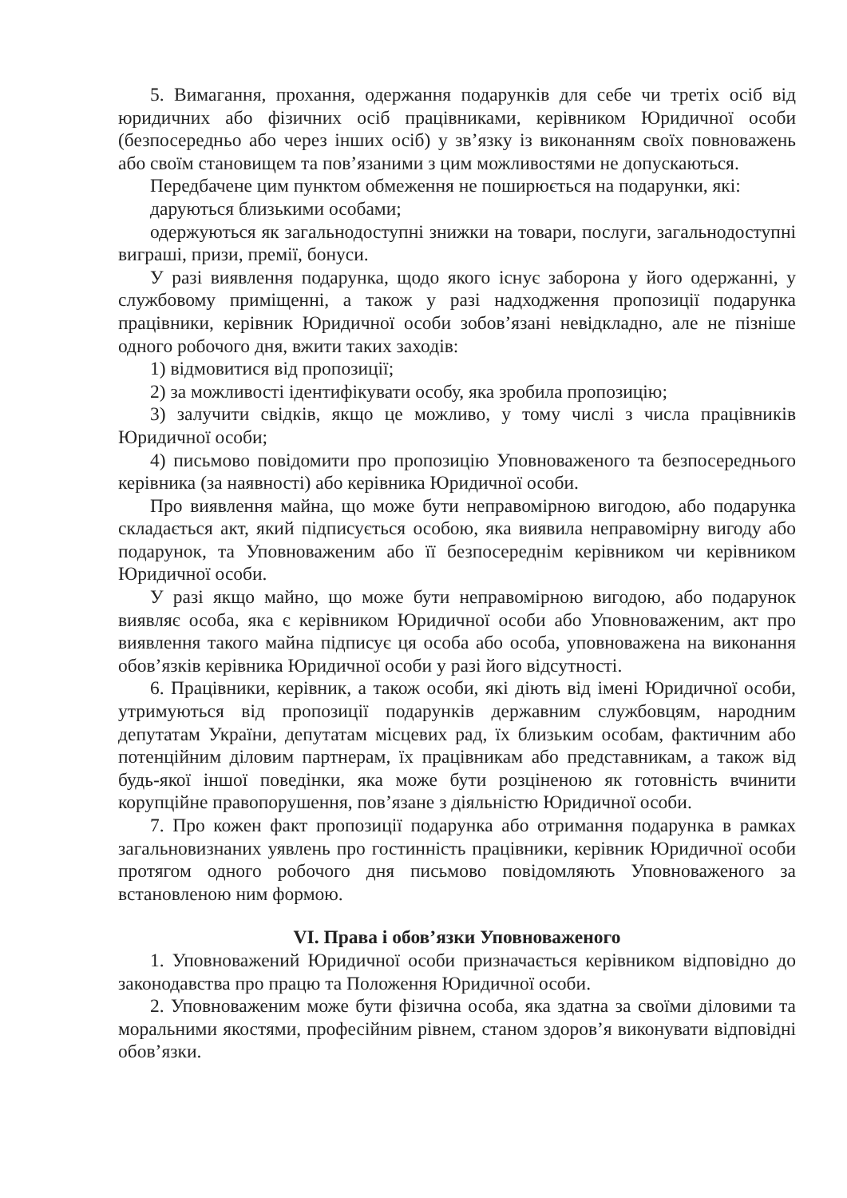5. Вимагання, прохання, одержання подарунків для себе чи третіх осіб від юридичних або фізичних осіб працівниками, керівником Юридичної особи (безпосередньо або через інших осіб) у зв’язку із виконанням своїх повноважень або своїм становищем та пов’язаними з цим можливостями не допускаються.
Передбачене цим пунктом обмеження не поширюється на подарунки, які:
даруються близькими особами;
одержуються як загальнодоступні знижки на товари, послуги, загальнодоступні виграші, призи, премії, бонуси.
У разі виявлення подарунка, щодо якого існує заборона у його одержанні, у службовому приміщенні, а також у разі надходження пропозиції подарунка працівники, керівник Юридичної особи зобов’язані невідкладно, але не пізніше одного робочого дня, вжити таких заходів:
1) відмовитися від пропозиції;
2) за можливості ідентифікувати особу, яка зробила пропозицію;
3) залучити свідків, якщо це можливо, у тому числі з числа працівників Юридичної особи;
4) письмово повідомити про пропозицію Уповноваженого та безпосереднього керівника (за наявності) або керівника Юридичної особи.
Про виявлення майна, що може бути неправомірною вигодою, або подарунка складається акт, який підписується особою, яка виявила неправомірну вигоду або подарунок, та Уповноваженим або її безпосереднім керівником чи керівником Юридичної особи.
У разі якщо майно, що може бути неправомірною вигодою, або подарунок виявляє особа, яка є керівником Юридичної особи або Уповноваженим, акт про виявлення такого майна підписує ця особа або особа, уповноважена на виконання обов’язків керівника Юридичної особи у разі його відсутності.
6. Працівники, керівник, а також особи, які діють від імені Юридичної особи, утримуються від пропозиції подарунків державним службовцям, народним депутатам України, депутатам місцевих рад, їх близьким особам, фактичним або потенційним діловим партнерам, їх працівникам або представникам, а також від будь-якої іншої поведінки, яка може бути розціненою як готовність вчинити корупційне правопорушення, пов’язане з діяльністю Юридичної особи.
7. Про кожен факт пропозиції подарунка або отримання подарунка в рамках загальновизнаних уявлень про гостинність працівники, керівник Юридичної особи протягом одного робочого дня письмово повідомляють Уповноваженого за встановленою ним формою.
VI. Права і обов’язки Уповноваженого
1. Уповноважений Юридичної особи призначається керівником відповідно до законодавства про працю та Положення Юридичної особи.
2. Уповноваженим може бути фізична особа, яка здатна за своїми діловими та моральними якостями, професійним рівнем, станом здоров’я виконувати відповідні обов’язки.